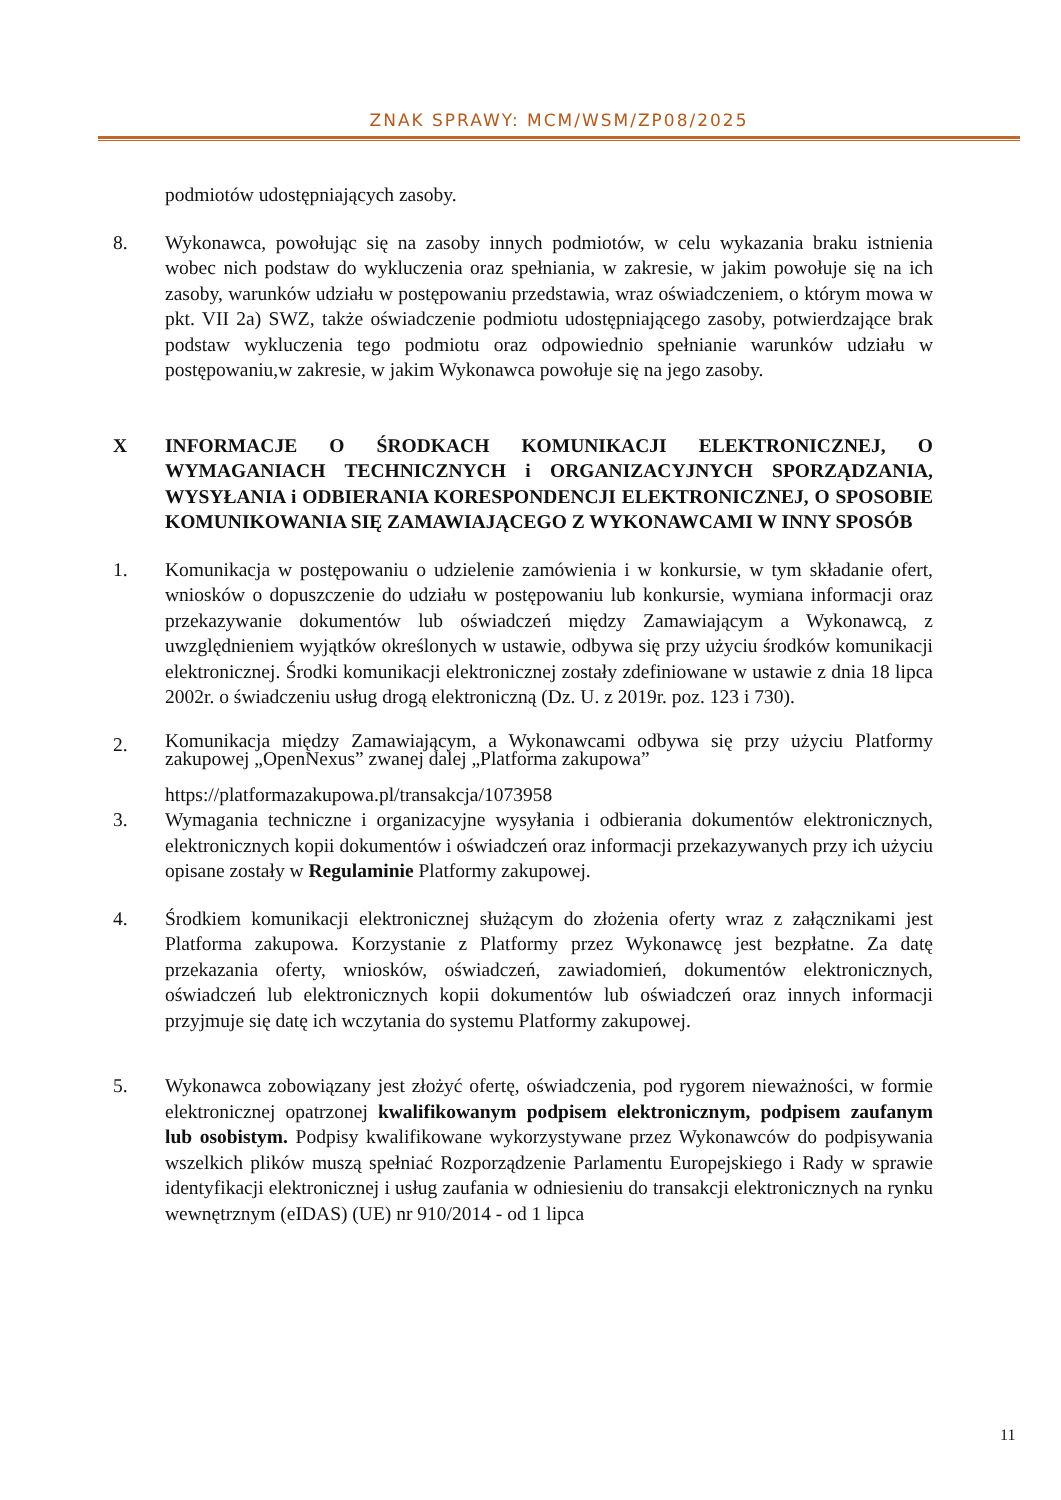ZNAK SPRAWY: MCM/WSM/ZP08/2025
podmiotów udostępniających zasoby.
8. Wykonawca, powołując się na zasoby innych podmiotów, w celu wykazania braku istnienia wobec nich podstaw do wykluczenia oraz spełniania, w zakresie, w jakim powołuje się na ich zasoby, warunków udziału w postępowaniu przedstawia, wraz oświadczeniem, o którym mowa w pkt. VII 2a) SWZ, także oświadczenie podmiotu udostępniającego zasoby, potwierdzające brak podstaw wykluczenia tego podmiotu oraz odpowiednio spełnianie warunków udziału w postępowaniu,w zakresie, w jakim Wykonawca powołuje się na jego zasoby.
X INFORMACJE O ŚRODKACH KOMUNIKACJI ELEKTRONICZNEJ, O WYMAGANIACH TECHNICZNYCH i ORGANIZACYJNYCH SPORZĄDZANIA, WYSYŁANIA i ODBIERANIA KORESPONDENCJI ELEKTRONICZNEJ, O SPOSOBIE KOMUNIKOWANIA SIĘ ZAMAWIAJĄCEGO Z WYKONAWCAMI W INNY SPOSÓB
1. Komunikacja w postępowaniu o udzielenie zamówienia i w konkursie, w tym składanie ofert, wniosków o dopuszczenie do udziału w postępowaniu lub konkursie, wymiana informacji oraz przekazywanie dokumentów lub oświadczeń między Zamawiającym a Wykonawcą, z uwzględnieniem wyjątków określonych w ustawie, odbywa się przy użyciu środków komunikacji elektronicznej. Środki komunikacji elektronicznej zostały zdefiniowane w ustawie z dnia 18 lipca 2002r. o świadczeniu usług drogą elektroniczną (Dz. U. z 2019r. poz. 123 i 730).
2.
Komunikacja między Zamawiającym, a Wykonawcami odbywa się przy użyciu Platformy zakupowej „OpenNexus” zwanej dalej „Platforma zakupowa”
https://platformazakupowa.pl/transakcja/1073958
3. Wymagania techniczne i organizacyjne wysyłania i odbierania dokumentów elektronicznych, elektronicznych kopii dokumentów i oświadczeń oraz informacji przekazywanych przy ich użyciu opisane zostały w Regulaminie Platformy zakupowej.
4. Środkiem komunikacji elektronicznej służącym do złożenia oferty wraz z załącznikami jest Platforma zakupowa. Korzystanie z Platformy przez Wykonawcę jest bezpłatne. Za datę przekazania oferty, wniosków, oświadczeń, zawiadomień, dokumentów elektronicznych, oświadczeń lub elektronicznych kopii dokumentów lub oświadczeń oraz innych informacji przyjmuje się datę ich wczytania do systemu Platformy zakupowej.
5. Wykonawca zobowiązany jest złożyć ofertę, oświadczenia, pod rygorem nieważności, w formie elektronicznej opatrzonej kwalifikowanym podpisem elektronicznym, podpisem zaufanym lub osobistym. Podpisy kwalifikowane wykorzystywane przez Wykonawców do podpisywania wszelkich plików muszą spełniać Rozporządzenie Parlamentu Europejskiego i Rady w sprawie identyfikacji elektronicznej i usług zaufania w odniesieniu do transakcji elektronicznych na rynku wewnętrznym (eIDAS) (UE) nr 910/2014 - od 1 lipca
11